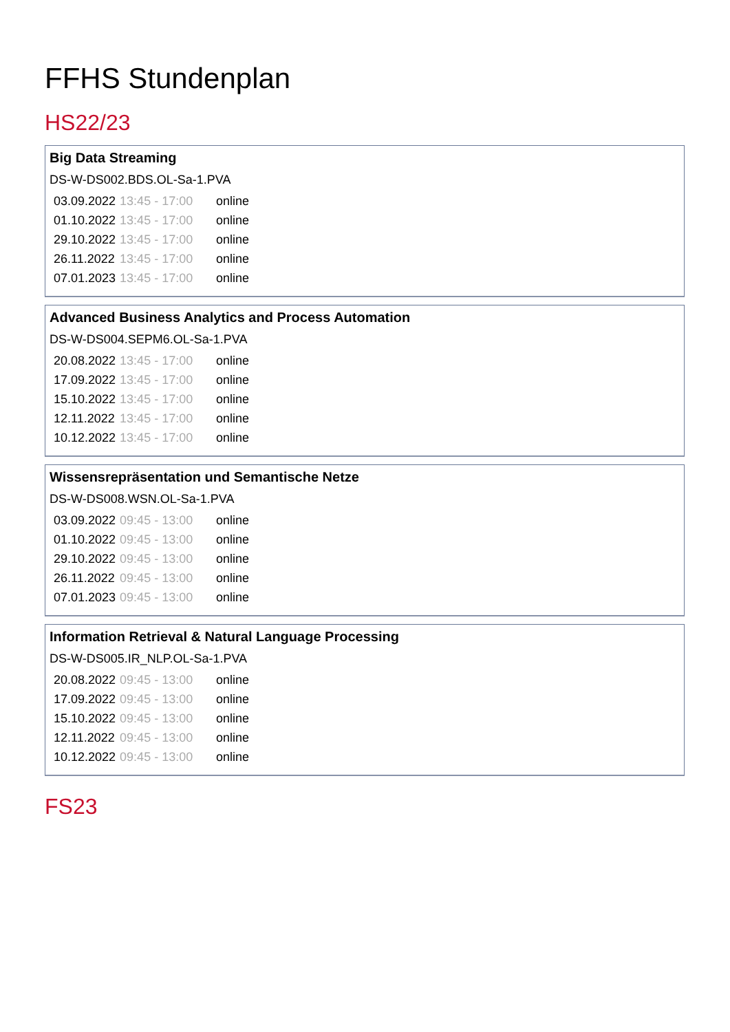FFHS Stundenplan
HS22/23
Big Data Streaming
DS-W-DS002.BDS.OL-Sa-1.PVA
| 03.09.2022 | 13:45 - 17:00 | online |
| 01.10.2022 | 13:45 - 17:00 | online |
| 29.10.2022 | 13:45 - 17:00 | online |
| 26.11.2022 | 13:45 - 17:00 | online |
| 07.01.2023 | 13:45 - 17:00 | online |
Advanced Business Analytics and Process Automation
DS-W-DS004.SEPM6.OL-Sa-1.PVA
| 20.08.2022 | 13:45 - 17:00 | online |
| 17.09.2022 | 13:45 - 17:00 | online |
| 15.10.2022 | 13:45 - 17:00 | online |
| 12.11.2022 | 13:45 - 17:00 | online |
| 10.12.2022 | 13:45 - 17:00 | online |
Wissensrepräsentation und Semantische Netze
DS-W-DS008.WSN.OL-Sa-1.PVA
| 03.09.2022 | 09:45 - 13:00 | online |
| 01.10.2022 | 09:45 - 13:00 | online |
| 29.10.2022 | 09:45 - 13:00 | online |
| 26.11.2022 | 09:45 - 13:00 | online |
| 07.01.2023 | 09:45 - 13:00 | online |
Information Retrieval & Natural Language Processing
DS-W-DS005.IR_NLP.OL-Sa-1.PVA
| 20.08.2022 | 09:45 - 13:00 | online |
| 17.09.2022 | 09:45 - 13:00 | online |
| 15.10.2022 | 09:45 - 13:00 | online |
| 12.11.2022 | 09:45 - 13:00 | online |
| 10.12.2022 | 09:45 - 13:00 | online |
FS23